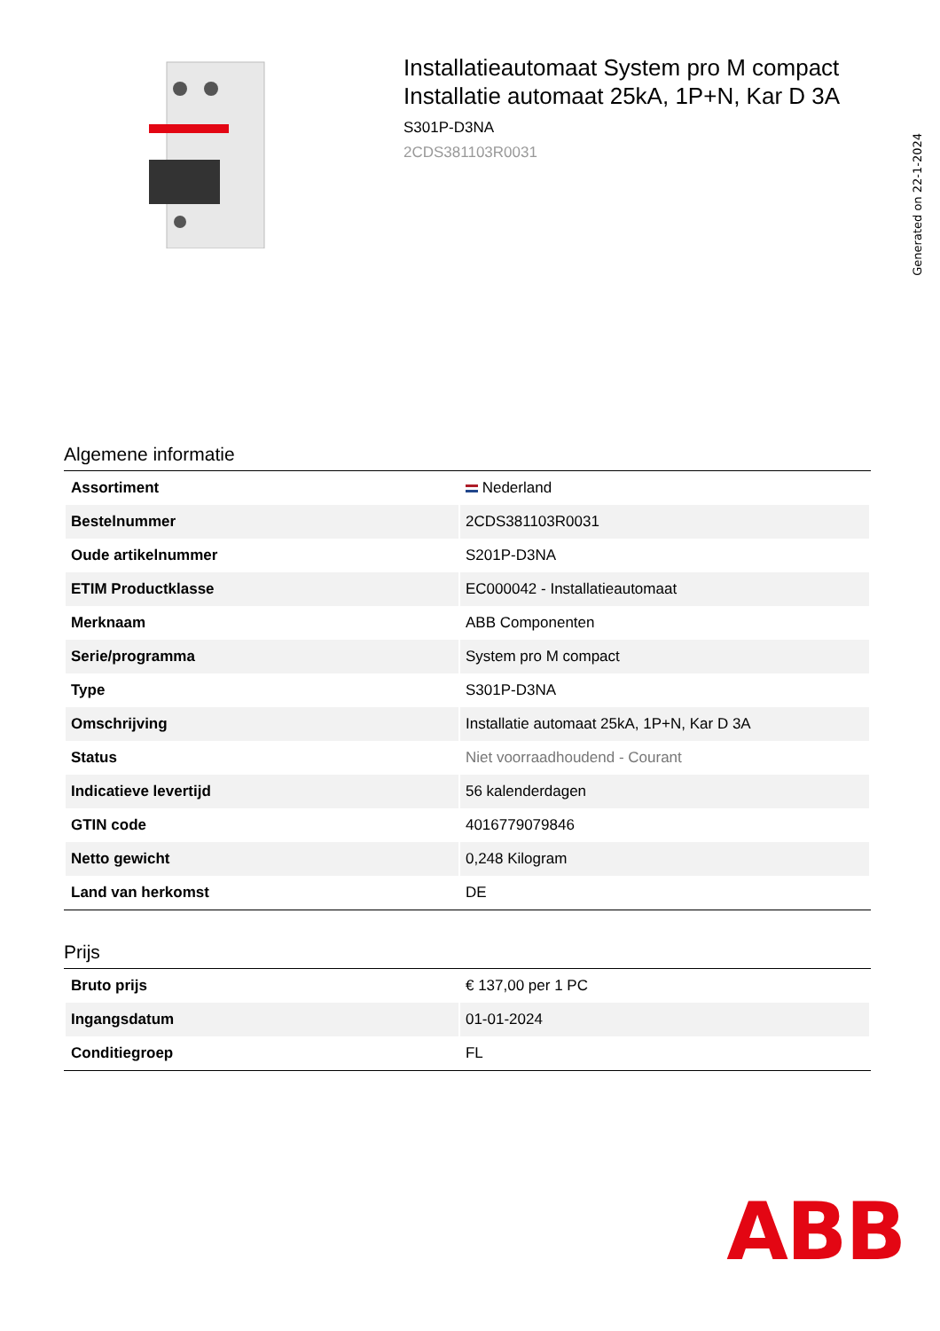Installatieautomaat System pro M compact Installatie automaat 25kA, 1P+N, Kar D 3A
S301P-D3NA
2CDS381103R0031
Generated on 22-1-2024
Algemene informatie
| Assortiment | Nederland |
| Bestelnummer | 2CDS381103R0031 |
| Oude artikelnummer | S201P-D3NA |
| ETIM Productklasse | EC000042 - Installatieautomaat |
| Merknaam | ABB Componenten |
| Serie/programma | System pro M compact |
| Type | S301P-D3NA |
| Omschrijving | Installatie automaat 25kA, 1P+N, Kar D 3A |
| Status | Niet voorraadhoudend - Courant |
| Indicatieve levertijd | 56 kalenderdagen |
| GTIN code | 4016779079846 |
| Netto gewicht | 0,248 Kilogram |
| Land van herkomst | DE |
Prijs
| Bruto prijs | € 137,00 per 1 PC |
| Ingangsdatum | 01-01-2024 |
| Conditiegroep | FL |
ABB